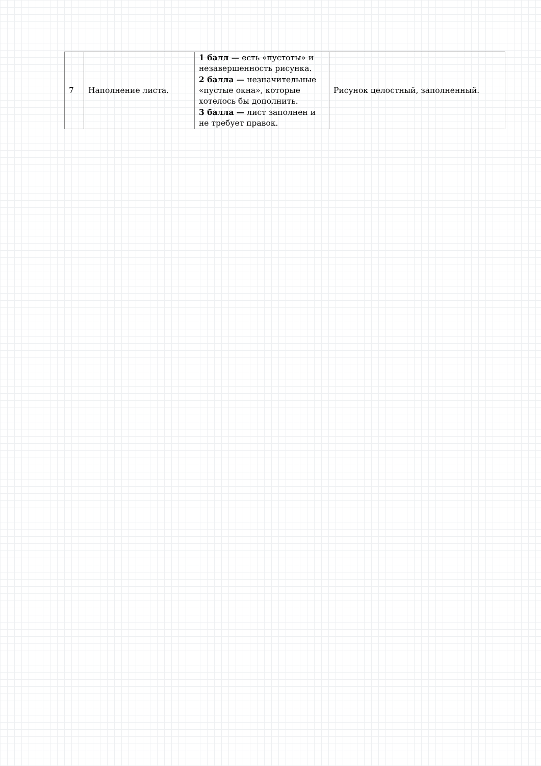| 7 | Наполнение листа. | 1 балл — есть «пустоты» и незавершенность рисунка. 2 балла — незначительные «пустые окна», которые хотелось бы дополнить. 3 балла — лист заполнен и не требует правок. | Рисунок целостный, заполненный. |